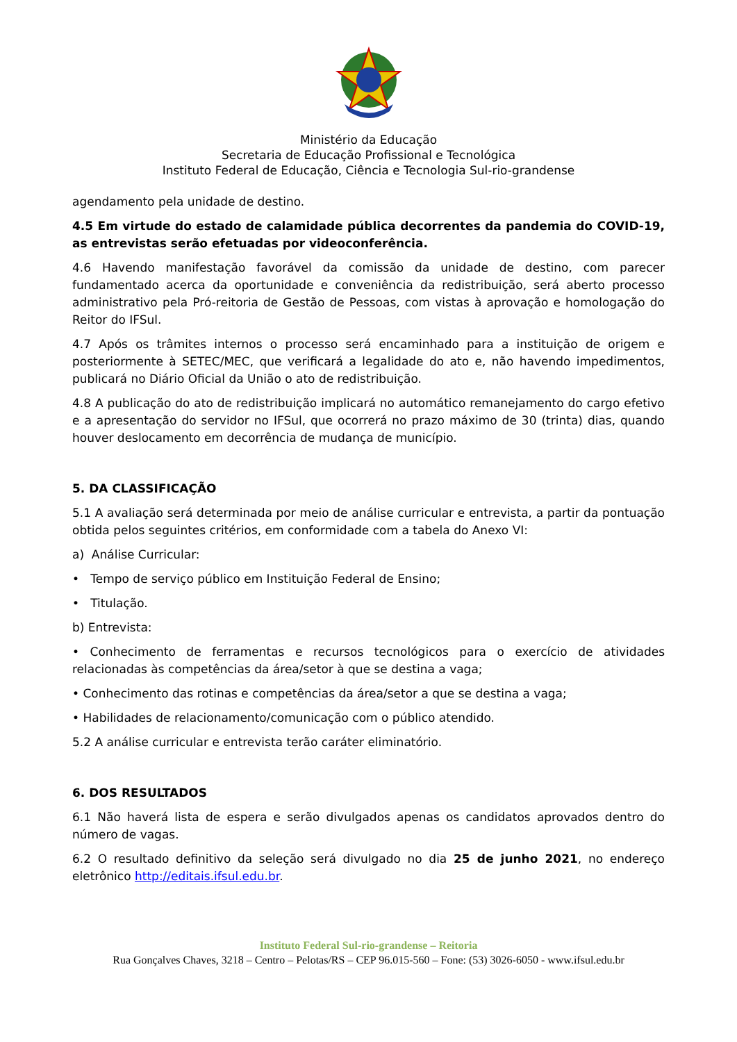Ministério da Educação
Secretaria de Educação Profissional e Tecnológica
Instituto Federal de Educação, Ciência e Tecnologia Sul-rio-grandense
agendamento pela unidade de destino.
4.5 Em virtude do estado de calamidade pública decorrentes da pandemia do COVID-19, as entrevistas serão efetuadas por videoconferência.
4.6 Havendo manifestação favorável da comissão da unidade de destino, com parecer fundamentado acerca da oportunidade e conveniência da redistribuição, será aberto processo administrativo pela Pró-reitoria de Gestão de Pessoas, com vistas à aprovação e homologação do Reitor do IFSul.
4.7 Após os trâmites internos o processo será encaminhado para a instituição de origem e posteriormente à SETEC/MEC, que verificará a legalidade do ato e, não havendo impedimentos, publicará no Diário Oficial da União o ato de redistribuição.
4.8 A publicação do ato de redistribuição implicará no automático remanejamento do cargo efetivo e a apresentação do servidor no IFSul, que ocorrerá no prazo máximo de 30 (trinta) dias, quando houver deslocamento em decorrência de mudança de município.
5. DA CLASSIFICAÇÃO
5.1 A avaliação será determinada por meio de análise curricular e entrevista, a partir da pontuação obtida pelos seguintes critérios, em conformidade com a tabela do Anexo VI:
a) Análise Curricular:
• Tempo de serviço público em Instituição Federal de Ensino;
• Titulação.
b) Entrevista:
• Conhecimento de ferramentas e recursos tecnológicos para o exercício de atividades relacionadas às competências da área/setor à que se destina a vaga;
• Conhecimento das rotinas e competências da área/setor a que se destina a vaga;
• Habilidades de relacionamento/comunicação com o público atendido.
5.2 A análise curricular e entrevista terão caráter eliminatório.
6. DOS RESULTADOS
6.1 Não haverá lista de espera e serão divulgados apenas os candidatos aprovados dentro do número de vagas.
6.2 O resultado definitivo da seleção será divulgado no dia 25 de junho 2021, no endereço eletrônico http://editais.ifsul.edu.br.
Instituto Federal Sul-rio-grandense – Reitoria
Rua Gonçalves Chaves, 3218 – Centro – Pelotas/RS – CEP 96.015-560 – Fone: (53) 3026-6050 - www.ifsul.edu.br